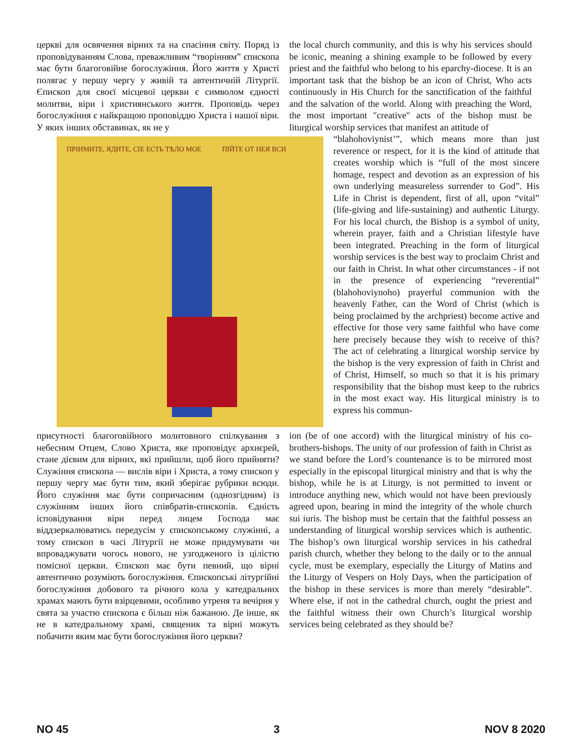церкві для освячення вірних та на спасіння світу. Поряд із проповідуванням Слова, преважливим “творінням” єпископа має бути благоговійне богослужіння. Його життя у Христі полягає у першу чергу у живій та автентичній Літургії. Єпископ для своєї місцевої церкви є символом єдності молитви, віри і християнського життя. Проповідь через богослужіння є найкращою проповіддю Христа і нашої віри. У яких інших обставинах, як не у
the local church community, and this is why his services should be iconic, meaning a shining example to be followed by every priest and the faithful who belong to his eparchy-diocese. It is an important task that the bishop be an icon of Christ, Who acts continuously in His Church for the sanctification of the faithful and the salvation of the world. Along with preaching the Word, the most important "creative" acts of the bishop must be liturgical worship services that manifest an attitude of
ПРІИМИТЕ, ЯДИТЕ, СІЕ ЕСТЬ ТѢЛО МОЕ
ПІЙТЕ ОТ НЕЯ ВСИ
“blahohoviynist’”, which means more than just reverence or respect, for it is the kind of attitude that creates worship which is “full of the most sincere homage, respect and devotion as an expression of his own underlying measureless surrender to God”. His Life in Christ is dependent, first of all, upon “vital” (life-giving and life-sustaining) and authentic Liturgy. For his local church, the Bishop is a symbol of unity, wherein prayer, faith and a Christian lifestyle have been integrated. Preaching in the form of liturgical worship services is the best way to proclaim Christ and our faith in Christ. In what other circumstances - if not in the presence of experiencing “reverential” (blahohoviynoho) prayerful communion with the heavenly Father, can the Word of Christ (which is being proclaimed by the archpriest) become active and effective for those very same faithful who have come here precisely because they wish to receive of this? The act of celebrating a liturgical worship service by the bishop is the very expression of faith in Christ and of Christ, Himself, so much so that it is his primary responsibility that the bishop must keep to the rubrics in the most exact way. His liturgical ministry is to express his commun-
присутності благоговійного молитовного спілкування з небесним Отцем, Слово Христа, яке проповідує архиєрей, стане дієвим для вірних, які прийшли, щоб його прийняти? Служіння єпископа — вислів віри і Христа, а тому єпископ у першу чергу має бути тим, який зберігає рубрики всюди. Його служіння має бути сопричасним (однозгідним) із служінням інших його співбратів-єпископів. Єдність ісповідування віри перед лицем Господа має віддзеркалюватись передусім у єпископському служінні, а тому єпископ в часі Літургії не може придумувати чи впроваджувати чогось нового, не узгодженого із цілістю помісної церкви. Єпископ має бути певний, що вірні автентично розуміють богослужіння. Єпископські літургійні богослужіння добового та річного кола у катедральних храмах мають бути взірцевими, особливо утреня та вечірня у свята за участю єпископа є більш ніж бажаною. Де інше, як не в катедральному храмі, священик та вірні можуть побачити яким має бути богослужіння його церкви?
ion (be of one accord) with the liturgical ministry of his co-brothers-bishops. The unity of our profession of faith in Christ as we stand before the Lord’s countenance is to be mirrored most especially in the episcopal liturgical ministry and that is why the bishop, while he is at Liturgy, is not permitted to invent or introduce anything new, which would not have been previously agreed upon, bearing in mind the integrity of the whole church sui iuris. The bishop must be certain that the faithful possess an understanding of liturgical worship services which is authentic. The bishop’s own liturgical worship services in his cathedral parish church, whether they belong to the daily or to the annual cycle, must be exemplary, especially the Liturgy of Matins and the Liturgy of Vespers on Holy Days, when the participation of the bishop in these services is more than merely “desirable”. Where else, if not in the cathedral church, ought the priest and the faithful witness their own Church’s liturgical worship services being celebrated as they should be?
NO 45 3 NOV 8 2020